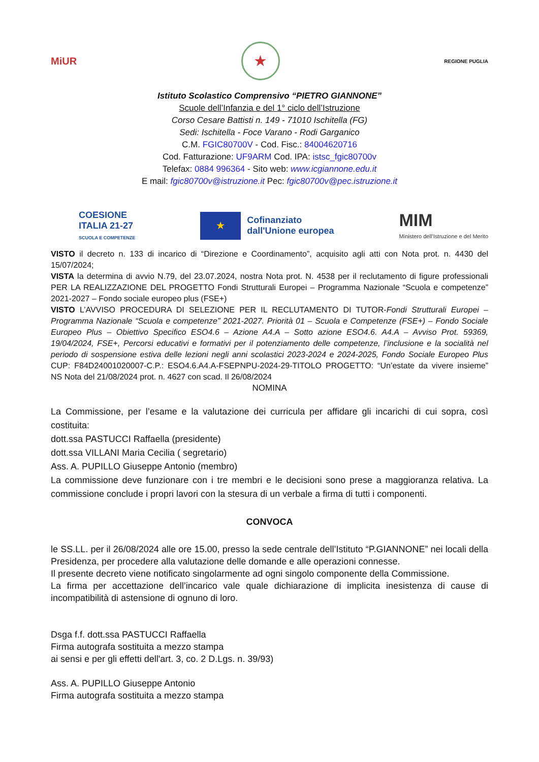MiUR
★
REGIONE PUGLIA
Istituto Scolastico Comprensivo “PIETRO GIANNONE”
Scuole dell’Infanzia e del 1° ciclo dell’Istruzione
Corso Cesare Battisti n. 149 - 71010 Ischitella (FG)
Sedi: Ischitella - Foce Varano - Rodi Garganico
C.M. FGIC80700V - Cod. Fisc.: 84004620716
Cod. Fatturazione: UF9ARM Cod. IPA: istsc_fgic80700v
Telefax: 0884 996364 - Sito web: www.icgiannone.edu.it
E mail: fgic80700v@istruzione.it Pec: fgic80700v@pec.istruzione.it
COESIONE
ITALIA 21-27
SCUOLA E COMPETENZE
★
Cofinanziato
dall'Unione europea
MIM
Ministero dell’Istruzione e del Merito
VISTO il decreto n. 133 di incarico di “Direzione e Coordinamento”, acquisito agli atti con Nota prot. n. 4430 del 15/07/2024;
VISTA la determina di avvio N.79, del 23.07.2024, nostra Nota prot. N. 4538 per il reclutamento di figure professionali PER LA REALIZZAZIONE DEL PROGETTO Fondi Strutturali Europei – Programma Nazionale “Scuola e competenze” 2021-2027 – Fondo sociale europeo plus (FSE+)
VISTO L’AVVISO PROCEDURA DI SELEZIONE PER IL RECLUTAMENTO DI TUTOR-Fondi Strutturali Europei – Programma Nazionale “Scuola e competenze” 2021-2027. Priorità 01 – Scuola e Competenze (FSE+) – Fondo Sociale Europeo Plus – Obiettivo Specifico ESO4.6 – Azione A4.A – Sotto azione ESO4.6. A4.A – Avviso Prot. 59369, 19/04/2024, FSE+, Percorsi educativi e formativi per il potenziamento delle competenze, l’inclusione e la socialità nel periodo di sospensione estiva delle lezioni negli anni scolastici 2023-2024 e 2024-2025, Fondo Sociale Europeo Plus CUP: F84D24001020007-C.P.: ESO4.6.A4.A-FSEPNPU-2024-29-TITOLO PROGETTO: “Un’estate da vivere insieme” NS Nota del 21/08/2024 prot. n. 4627 con scad. Il 26/08/2024
NOMINA
La Commissione, per l’esame e la valutazione dei curricula per affidare gli incarichi di cui sopra, così costituita:
dott.ssa PASTUCCI Raffaella (presidente)
dott.ssa VILLANI Maria Cecilia ( segretario)
Ass. A. PUPILLO Giuseppe Antonio (membro)
La commissione deve funzionare con i tre membri e le decisioni sono prese a maggioranza relativa. La commissione conclude i propri lavori con la stesura di un verbale a firma di tutti i componenti.
CONVOCA
le SS.LL. per il 26/08/2024 alle ore 15.00, presso la sede centrale dell’Istituto “P.GIANNONE” nei locali della Presidenza, per procedere alla valutazione delle domande e alle operazioni connesse.
Il presente decreto viene notificato singolarmente ad ogni singolo componente della Commissione.
La firma per accettazione dell’incarico vale quale dichiarazione di implicita inesistenza di cause di incompatibilità di astensione di ognuno di loro.
Dsga f.f. dott.ssa PASTUCCI Raffaella
Firma autografa sostituita a mezzo stampa
ai sensi e per gli effetti dell'art. 3, co. 2 D.Lgs. n. 39/93)
Ass. A. PUPILLO Giuseppe Antonio
Firma autografa sostituita a mezzo stampa